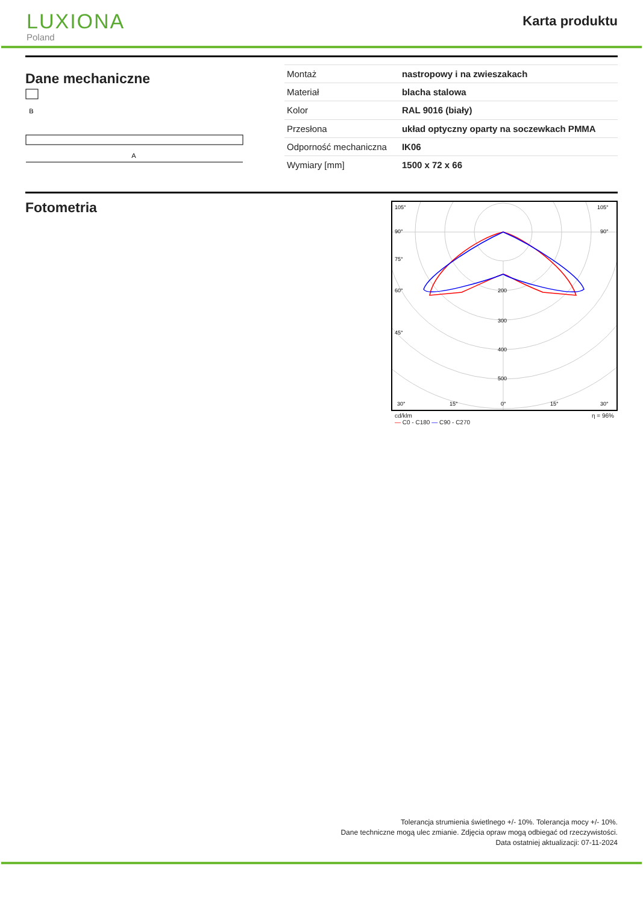LUXIONA
Poland
Karta produktu
Dane mechaniczne
B
A
| Montaż | nastropowy i na zwieszakach |
| Materiał | blacha stalowa |
| Kolor | RAL 9016 (biały) |
| Przesłona | układ optyczny oparty na soczewkach PMMA |
| Odporność mechaniczna | IK06 |
| Wymiary [mm] | 1500 x 72 x 66 |
Fotometria
105°
105°
90°
90°
75°
60°
45°
200
300
400
500
30°
15°
0°
15°
30°
cd/klm
— C0 - C180 — C90 - C270 η = 96%
Tolerancja strumienia świetlnego +/- 10%. Tolerancja mocy +/- 10%.
Dane techniczne mogą ulec zmianie. Zdjęcia opraw mogą odbiegać od rzeczywistości.
Data ostatniej aktualizacji: 07-11-2024